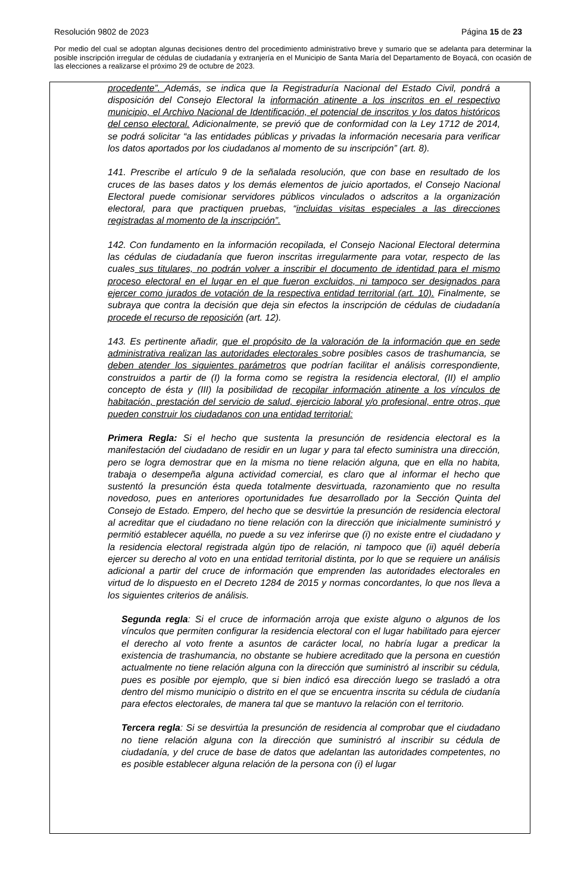Resolución 9802 de 2023 Página 15 de 23
Por medio del cual se adoptan algunas decisiones dentro del procedimiento administrativo breve y sumario que se adelanta para determinar la posible inscripción irregular de cédulas de ciudadanía y extranjería en el Municipio de Santa María del Departamento de Boyacá, con ocasión de las elecciones a realizarse el próximo 29 de octubre de 2023.
procedente”. Además, se indica que la Registraduría Nacional del Estado Civil, pondrá a disposición del Consejo Electoral la información atinente a los inscritos en el respectivo municipio, el Archivo Nacional de Identificación, el potencial de inscritos y los datos históricos del censo electoral. Adicionalmente, se previó que de conformidad con la Ley 1712 de 2014, se podrá solicitar “a las entidades públicas y privadas la información necesaria para verificar los datos aportados por los ciudadanos al momento de su inscripción” (art. 8).
141. Prescribe el artículo 9 de la señalada resolución, que con base en resultado de los cruces de las bases datos y los demás elementos de juicio aportados, el Consejo Nacional Electoral puede comisionar servidores públicos vinculados o adscritos a la organización electoral, para que practiquen pruebas, “incluidas visitas especiales a las direcciones registradas al momento de la inscripción”.
142. Con fundamento en la información recopilada, el Consejo Nacional Electoral determina las cédulas de ciudadanía que fueron inscritas irregularmente para votar, respecto de las cuales sus titulares, no podrán volver a inscribir el documento de identidad para el mismo proceso electoral en el lugar en el que fueron excluidos, ni tampoco ser designados para ejercer como jurados de votación de la respectiva entidad territorial (art. 10). Finalmente, se subraya que contra la decisión que deja sin efectos la inscripción de cédulas de ciudadanía procede el recurso de reposición (art. 12).
143. Es pertinente añadir, que el propósito de la valoración de la información que en sede administrativa realizan las autoridades electorales sobre posibles casos de trashumancia, se deben atender los siguientes parámetros que podrían facilitar el análisis correspondiente, construidos a partir de (I) la forma como se registra la residencia electoral, (II) el amplio concepto de ésta y (III) la posibilidad de recopilar información atinente a los vínculos de habitación, prestación del servicio de salud, ejercicio laboral y/o profesional, entre otros, que pueden construir los ciudadanos con una entidad territorial:
Primera Regla: Si el hecho que sustenta la presunción de residencia electoral es la manifestación del ciudadano de residir en un lugar y para tal efecto suministra una dirección, pero se logra demostrar que en la misma no tiene relación alguna, que en ella no habita, trabaja o desempeña alguna actividad comercial, es claro que al informar el hecho que sustentó la presunción ésta queda totalmente desvirtuada, razonamiento que no resulta novedoso, pues en anteriores oportunidades fue desarrollado por la Sección Quinta del Consejo de Estado. Empero, del hecho que se desvirtúe la presunción de residencia electoral al acreditar que el ciudadano no tiene relación con la dirección que inicialmente suministró y permitió establecer aquélla, no puede a su vez inferirse que (i) no existe entre el ciudadano y la residencia electoral registrada algún tipo de relación, ni tampoco que (ii) aquél debería ejercer su derecho al voto en una entidad territorial distinta, por lo que se requiere un análisis adicional a partir del cruce de información que emprenden las autoridades electorales en virtud de lo dispuesto en el Decreto 1284 de 2015 y normas concordantes, lo que nos lleva a los siguientes criterios de análisis.
Segunda regla: Si el cruce de información arroja que existe alguno o algunos de los vínculos que permiten configurar la residencia electoral con el lugar habilitado para ejercer el derecho al voto frente a asuntos de carácter local, no habría lugar a predicar la existencia de trashumancia, no obstante se hubiere acreditado que la persona en cuestión actualmente no tiene relación alguna con la dirección que suministró al inscribir su cédula, pues es posible por ejemplo, que si bien indicó esa dirección luego se trasladó a otra dentro del mismo municipio o distrito en el que se encuentra inscrita su cédula de ciudanía para efectos electorales, de manera tal que se mantuvo la relación con el territorio.
Tercera regla: Si se desvirtúa la presunción de residencia al comprobar que el ciudadano no tiene relación alguna con la dirección que suministró al inscribir su cédula de ciudadanía, y del cruce de base de datos que adelantan las autoridades competentes, no es posible establecer alguna relación de la persona con (i) el lugar